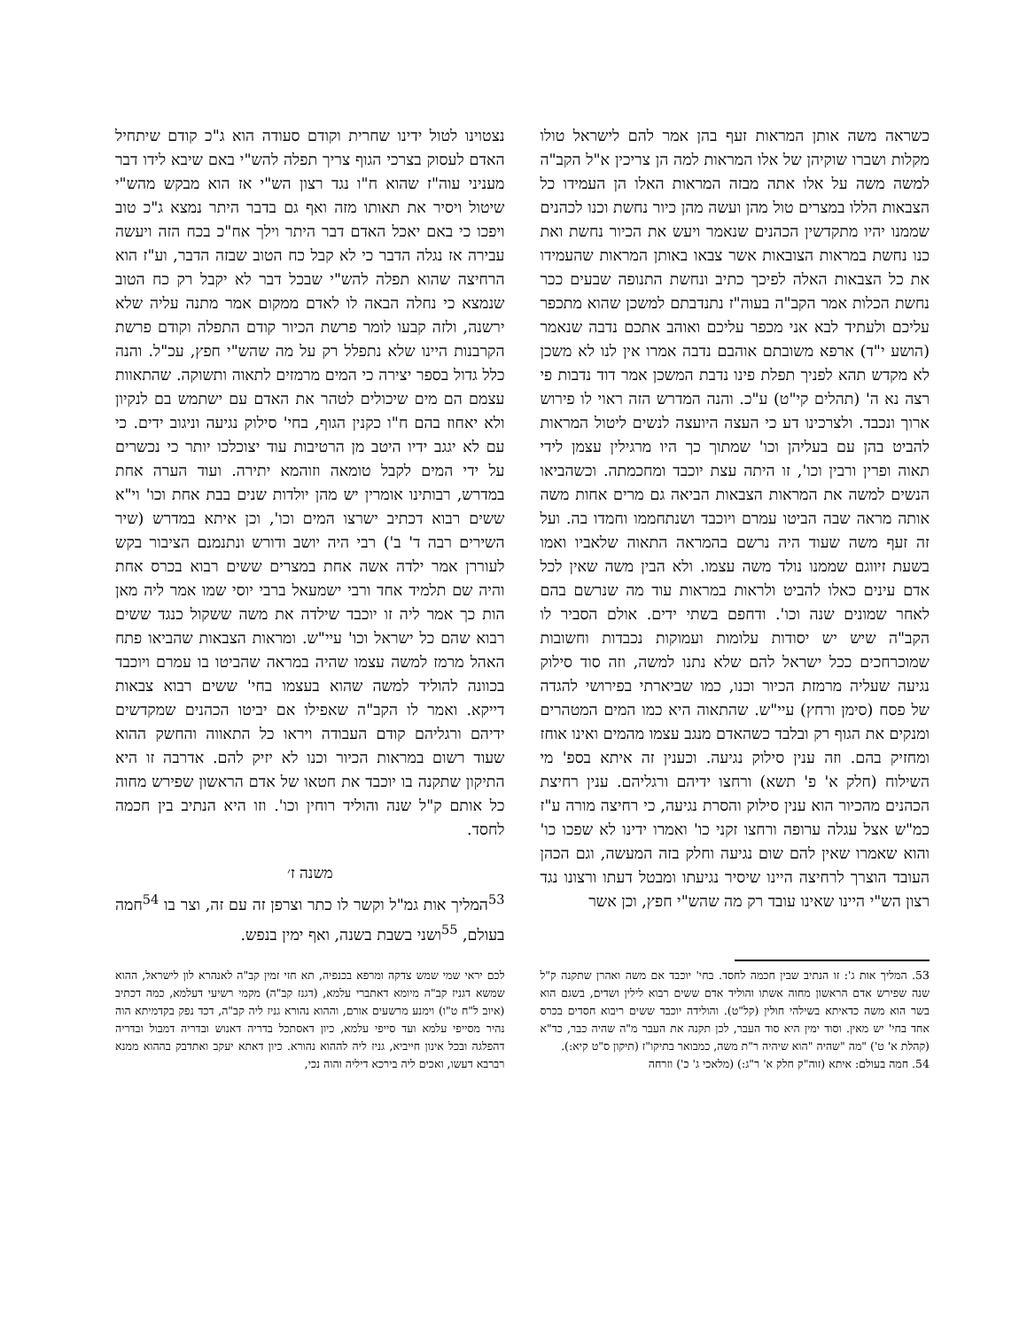כשראה משה אותן המראות זעף בהן אמר להם לישראל טולו מקלות ושברו שוקיהן של אלו המראות למה הן צריכין א"ל הקב"ה למשה משה על אלו אתה מבזה המראות האלו הן העמידו כל הצבאות הללו במצרים טול מהן ועשה מהן כיור נחשת וכנו לכהנים שממנו יהיו מתקדשין הכהנים שנאמר ויעש את הכיור נחשת ואת כנו נחשת במראות הצובאות אשר צבאו באותן המראות שהעמידו את כל הצבאות האלה לפיכך כתיב ונחשת התנופה שבעים ככר נחשת הכלות אמר הקב"ה בעוה"ז נתנדבתם למשכן שהוא מתכפר עליכם ולעתיד לבא אני מכפר עליכם ואוהב אתכם נדבה שנאמר (הושע י"ד) ארפא משובתם אוהבם נדבה אמרו אין לנו לא משכן לא מקדש תהא לפניך תפלת פינו נדבת המשכן אמר דוד נדבות פי רצה נא ה' (תהלים קי"ט) ע"כ. והנה המדרש הזה ראוי לו פירוש ארוך ונכבד. ולצרכינו דע כי העצה היועצה לנשים ליטול המראות להביט בהן עם בעליהן וכו' שמתוך כך היו מרגילין עצמן לידי תאוה ופרין ורבין וכו', זו היתה עצת יוכבד ומחכמתה. וכשהביאו הנשים למשה את המראות הצבאות הביאה גם מרים אחות משה אותה מראה שבה הביטו עמרם ויוכבד ושנתחממו וחמדו בה. ועל זה זעף משה שעוד היה נרשם בהמראה התאוה שלאביו ואמו בשעת זיווגם שממנו נולד משה עצמו. ולא הבין משה שאין לכל אדם עינים כאלו להביט ולראות במראות עוד מה שנרשם בהם לאחר שמונים שנה וכו'. ודחפם בשתי ידים. אולם הסביר לו הקב"ה שיש יש יסודות עלומות ועמוקות נכבדות וחשובות שמוכרחכים ככל ישראל להם שלא נתנו למשה, וזה סוד סילוק נגיעה שעליה מרמזת הכיור וכנו, כמו שביארתי בפירושי להגדה של פסח (סימן ורחץ) עיי"ש. שהתאוה היא כמו המים המטהרים ומנקים את הגוף רק ובלבד כשהאדם מנגב עצמו מהמים ואינו אוחז ומחזיק בהם. וזה ענין סילוק נגיעה. וכענין זה איתא בספ' מי השילוח (חלק א' פ' תשא) ורחצו ידיהם ורגליהם. ענין רחיצת הכהנים מהכיור הוא ענין סילוק והסרת נגיעה, כי רחיצה מורה ע"ז כמ"ש אצל עגלה ערופה ורחצו זקני כו' ואמרו ידינו לא שפכו כו' והוא שאמרו שאין להם שום נגיעה וחלק בזה המעשה, וגם הכהן העובד הוצרך לרחיצה היינו שיסיר נגיעתו ומבטל דעתו ורצונו נגד רצון הש"י היינו שאינו עובד רק מה שהש"י חפץ, וכן אשר
נצטוינו לטול ידינו שחרית וקודם סעודה הוא ג"כ קודם שיתחיל האדם לעסוק בצרכי הגוף צריך תפלה להש"י באם שיבא לידו דבר מעניני עוה"ז שהוא ח"ו נגד רצון הש"י אז הוא מבקש מהש"י שיטול ויסיר את תאותו מזה ואף גם בדבר היתר נמצא ג"כ טוב ויפכו כי באם יאכל האדם דבר היתר וילך אח"כ בכח הזה ויעשה עבירה אז נגלה הדבר כי לא קבל כח הטוב שבזה הדבר, וע"ז הוא הרחיצה שהוא תפלה להש"י שבכל דבר לא יקבל רק כח הטוב שנמצא כי נחלה הבאה לו לאדם ממקום אמר מתנה עליה שלא ירשנה, ולזה קבעו לומר פרשת הכיור קודם התפלה וקודם פרשת הקרבנות היינו שלא נתפלל רק על מה שהש"י חפץ, עכ"ל. והנה כלל גדול בספר יצירה כי המים מרמזים לתאוה ותשוקה. שהתאוות עצמם הם מים שיכולים לטהר את האדם עם ישתמש בם לנקיון ולא יאחוז בהם ח"ו כקנין הגוף, בחי' סילוק נגיעה וניגוב ידים. כי עם לא יגגב ידיו היטב מן הרטיבות עוד יצוכלכו יותר כי נכשרים על ידי המים לקבל טומאה וזוהמא יתירה. ועוד הערה אחת במדרש, רבותינו אומרין יש מהן יולדות שנים בבת אחת וכו' וי"א ששים רבוא דכתיב ישרצו המים וכו', וכן איתא במדרש (שיר השירים רבה ד' ב') רבי היה יושב ודורש ונתנמנם הציבור בקש לעוררן אמר ילדה אשה אחת במצרים ששים רבוא בכרס אחת והיה שם תלמיד אחד ורבי ישמעאל ברבי יוסי שמו אמר ליה מאן הות כך אמר ליה זו יוכבד שילדה את משה ששקול כנגד ששים רבוא שהם כל ישראל וכו' עיי"ש. ומראות הצבאות שהביאו פתח האהל מרמז למשה עצמו שהיה במראה שהביטו בו עמרם ויוכבד בכוונה להוליד למשה שהוא בעצמו בחי' ששים רבוא צבאות דייקא. ואמר לו הקב"ה שאפילו אם יביטו הכהנים שמקדשים ידיהם ורגליהם קודם העבודה ויראו כל התאווה והחשק ההוא שעוד רשום במראות הכיור וכנו לא יזיק להם. אדרבה זו היא התיקון שתקנה בו יוכבד את חטאו של אדם הראשון שפירש מחוה כל אותם ק"ל שנה והוליד רוחין וכו'. וזו היא הנתיב בין חכמה לחסד.
משנה ז׳
<sup>53</sup> המליך אות גמ"ל וקשר לו כתר וצרפן זה עם זה, וצר בו <sup>54</sup>חמה בעולם, <sup>55</sup>ושני בשבת בשנה, ואף ימין בנפש.
53. המליך אות ג': זו הנתיב שבין חכמה לחסד. בחי' יוכבד אם משה ואהרן שתקנה ק"ל שנה שפירש אדם הראשון מחוה אשתו והוליד אדם ששים רבוא לילין ושדים, בשגם הוא בשר הוא משה כדאיתא בשילהי חולין (קל"ט). והולידה יוכבד ששים ריבוא חסדים בכרס אחד בחי' יש מאין. וסוד ימין היא סוד העבר, לכן תקנה את העבר מ"ה שהיה כבר, כד"א (קהלת א' ט') "מה "שהיה "הוא שיהיה ר"ת משה, כמבואר בתיקו"ז (תיקון ס"ט קיא:).
54. חמה בעולם: איתא (זוה"ק חלק א' ר"ג:) (מלאכי ג' כ') וזרחה
לכם יראי שמי שמש צדקה ומרפא בכנפיה, תא חזי זמין קב"ה לאנהרא לון לישראל, ההוא שמשא דגניז קב"ה מיומא דאתברי עלמא, (דגנז קב"ה) מקמי רשיעי דעלמא, כמה דכתיב (איוב ל"ח ט"ו) וימנע מרשעים אורם, וההוא נהורא גניז ליה קב"ה, דכד נפק בקדמיתא הוה נהיר מסייפי עלמא ועד סייפי עלמא, כיון דאסתכל בדריה דאנוש ובדריה דמבול ובדריה דהפלגה ובכל אינון חייביא, גניז ליה לההוא נהורא. כיון דאתא יעקב ואתדבק בההוא ממנא רברבא דעשו, ואכים ליה בירכא דיליה והוה נכי,